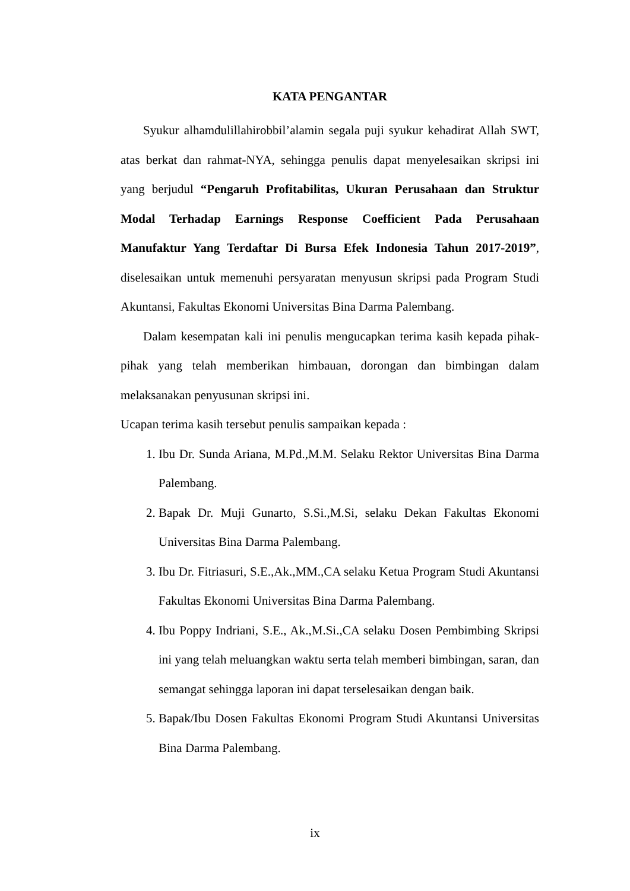KATA PENGANTAR
Syukur alhamdulillahirobbil’alamin segala puji syukur kehadirat Allah SWT, atas berkat dan rahmat-NYA, sehingga penulis dapat menyelesaikan skripsi ini yang berjudul “Pengaruh Profitabilitas, Ukuran Perusahaan dan Struktur Modal Terhadap Earnings Response Coefficient Pada Perusahaan Manufaktur Yang Terdaftar Di Bursa Efek Indonesia Tahun 2017-2019”, diselesaikan untuk memenuhi persyaratan menyusun skripsi pada Program Studi Akuntansi, Fakultas Ekonomi Universitas Bina Darma Palembang.
Dalam kesempatan kali ini penulis mengucapkan terima kasih kepada pihak-pihak yang telah memberikan himbauan, dorongan dan bimbingan dalam melaksanakan penyusunan skripsi ini.
Ucapan terima kasih tersebut penulis sampaikan kepada :
1. Ibu Dr. Sunda Ariana, M.Pd.,M.M. Selaku Rektor Universitas Bina Darma Palembang.
2. Bapak Dr. Muji Gunarto, S.Si.,M.Si, selaku Dekan Fakultas Ekonomi Universitas Bina Darma Palembang.
3. Ibu Dr. Fitriasuri, S.E.,Ak.,MM.,CA selaku Ketua Program Studi Akuntansi Fakultas Ekonomi Universitas Bina Darma Palembang.
4. Ibu Poppy Indriani, S.E., Ak.,M.Si.,CA selaku Dosen Pembimbing Skripsi ini yang telah meluangkan waktu serta telah memberi bimbingan, saran, dan semangat sehingga laporan ini dapat terselesaikan dengan baik.
5. Bapak/Ibu Dosen Fakultas Ekonomi Program Studi Akuntansi Universitas Bina Darma Palembang.
ix